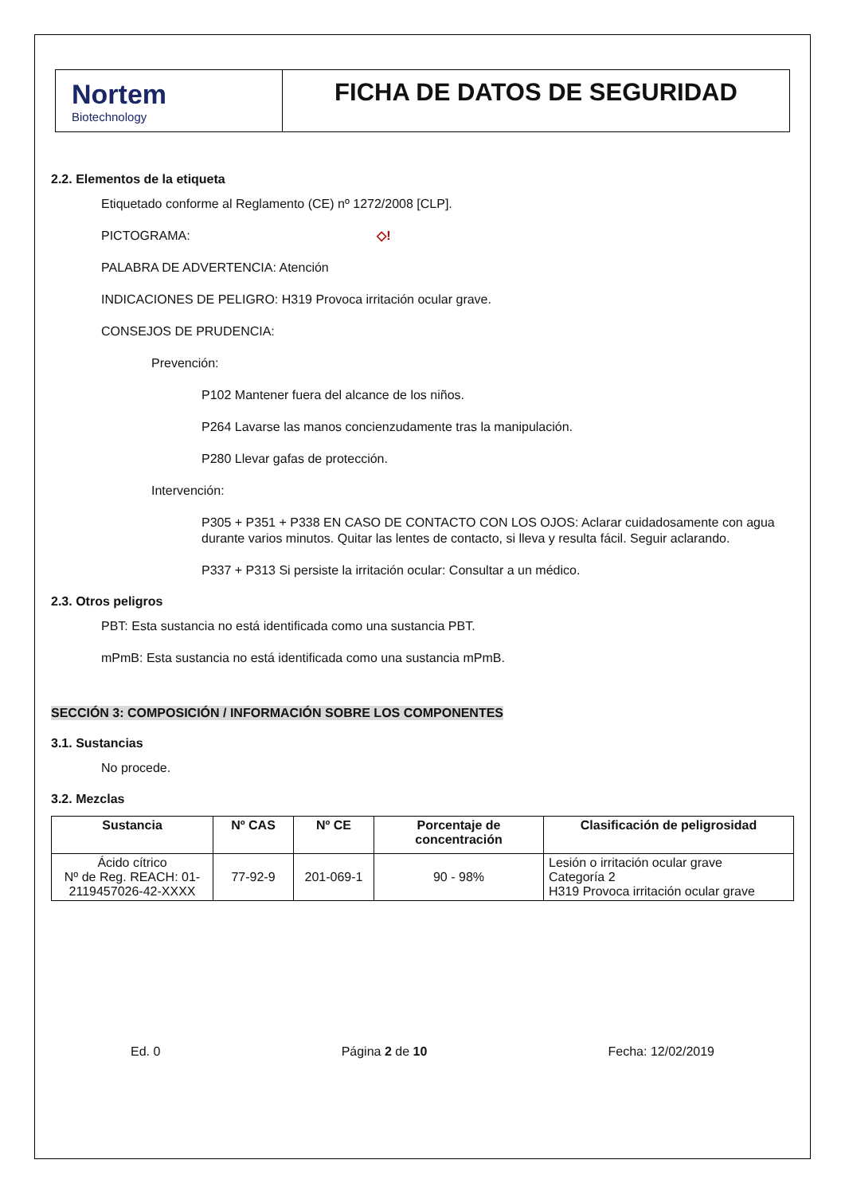Nortem
Biotechnology
FICHA DE DATOS DE SEGURIDAD
2.2. Elementos de la etiqueta
Etiquetado conforme al Reglamento (CE) nº 1272/2008 [CLP].
PICTOGRAMA: ◇!
PALABRA DE ADVERTENCIA: Atención
INDICACIONES DE PELIGRO: H319 Provoca irritación ocular grave.
CONSEJOS DE PRUDENCIA:
Prevención:
P102 Mantener fuera del alcance de los niños.
P264 Lavarse las manos concienzudamente tras la manipulación.
P280 Llevar gafas de protección.
Intervención:
P305 + P351 + P338 EN CASO DE CONTACTO CON LOS OJOS: Aclarar cuidadosamente con agua durante varios minutos. Quitar las lentes de contacto, si lleva y resulta fácil. Seguir aclarando.
P337 + P313 Si persiste la irritación ocular: Consultar a un médico.
2.3. Otros peligros
PBT: Esta sustancia no está identificada como una sustancia PBT.
mPmB: Esta sustancia no está identificada como una sustancia mPmB.
SECCIÓN 3: COMPOSICIÓN / INFORMACIÓN SOBRE LOS COMPONENTES
3.1. Sustancias
No procede.
3.2. Mezclas
| Sustancia | Nº CAS | Nº CE | Porcentaje de concentración | Clasificación de peligrosidad |
| --- | --- | --- | --- | --- |
| Ácido cítrico Nº de Reg. REACH: 01-2119457026-42-XXXX | 77-92-9 | 201-069-1 | 90 - 98% | Lesión o irritación ocular grave Categoría 2 H319 Provoca irritación ocular grave |
Ed. 0 Página 2 de 10 Fecha: 12/02/2019